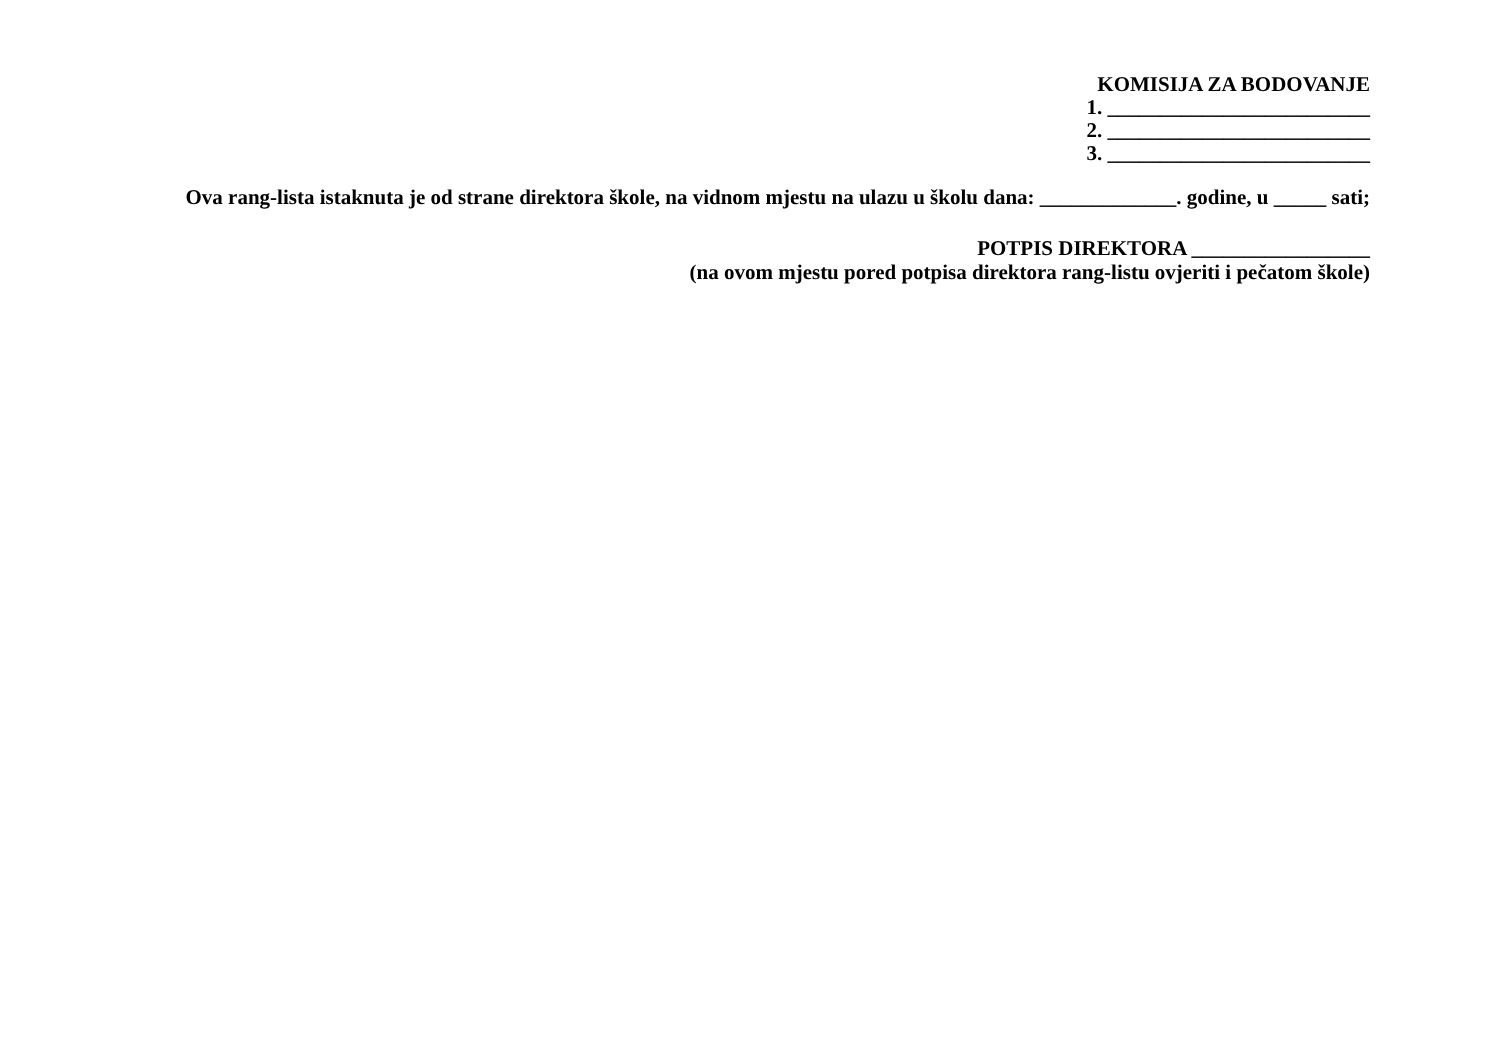KOMISIJA ZA BODOVANJE
1. _________________________
2. _________________________
3. _________________________
Ova rang-lista istaknuta je od strane direktora škole, na vidnom mjestu na ulazu u školu dana: _____________. godine, u _____ sati;
POTPIS DIREKTORA _________________
(na ovom mjestu pored potpisa direktora rang-listu ovjeriti i pečatom škole)